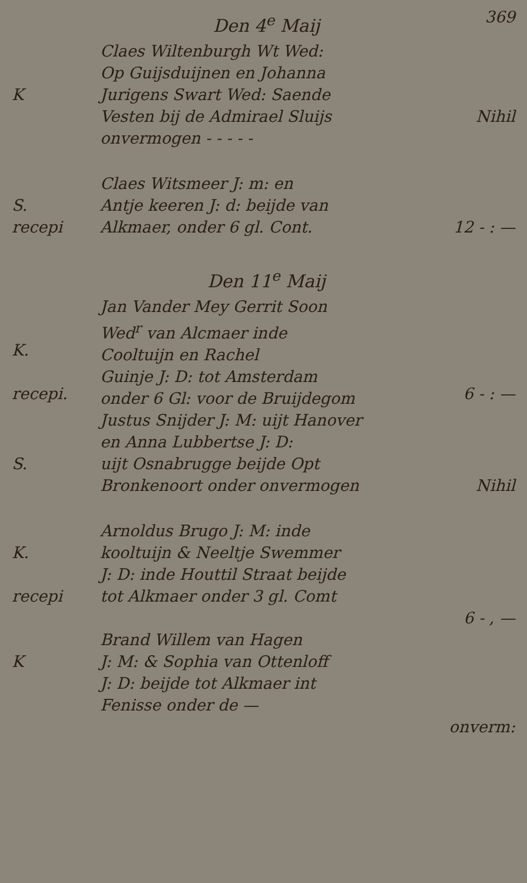Den 4<sup>e</sup> Maij
369
K Claes Wiltenburgh Wt Wed:
Op Guijsduijnen en Johanna
Jurigens Swart Wed: Saende
Vesten bij de Admirael Sluijs
onvermogen - - - - -
Nihil
S.
recepi
Claes Witsmeer J: m: en
Antje keeren J: d: beijde van
Alkmaer, onder 6 gl. Cont.
12 - : —
Den 11<sup>e</sup> Maij
K.
recepi.
Jan Vander Mey Gerrit Soon
Wed<sup>r</sup> van Alcmaer inde
Cooltuijn en Rachel
Guinje J: D: tot Amsterdam
onder 6 Gl: voor de Bruijdegom
6 - : —
S. Justus Snijder J: M: uijt Hanover
en Anna Lubbertse J: D:
uijt Osnabrugge beijde Opt
Bronkenoort onder onvermogen
Nihil
K.
recepi
Arnoldus Brugo J: M: inde
kooltuijn & Neeltje Swemmer
J: D: inde Houttil Straat beijde
tot Alkmaer onder 3 gl. Comt
6 - , —
K Brand Willem van Hagen
J: M: & Sophia van Ottenloff
J: D: beijde tot Alkmaer int
Fenisse onder de —
onverm: